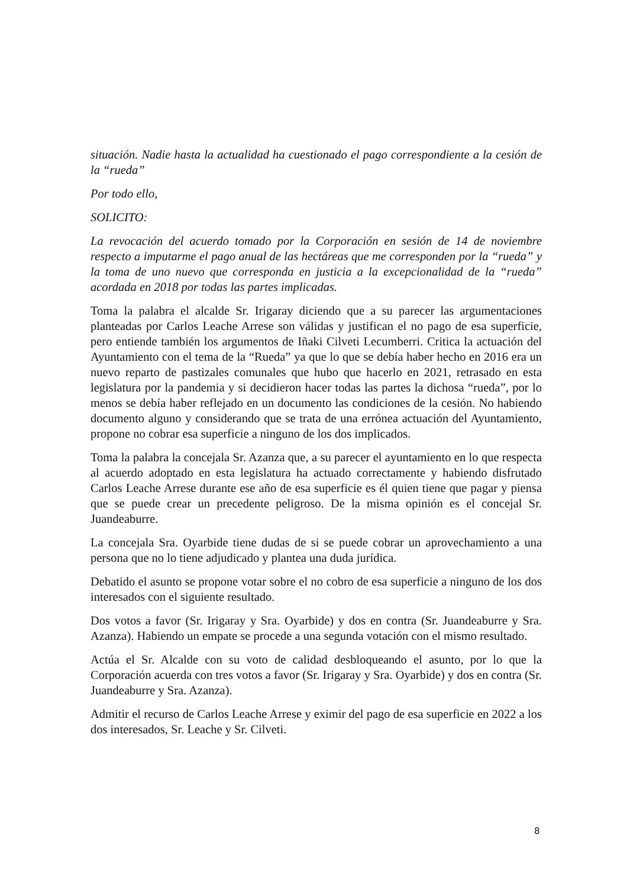situación. Nadie hasta la actualidad ha cuestionado el pago correspondiente a la cesión de la “rueda”
Por todo ello,
SOLICITO:
La revocación del acuerdo tomado por la Corporación en sesión de 14 de noviembre respecto a imputarme el pago anual de las hectáreas que me corresponden por la “rueda” y la toma de uno nuevo que corresponda en justicia a la excepcionalidad de la “rueda” acordada en 2018 por todas las partes implicadas.
Toma la palabra el alcalde Sr. Irigaray diciendo que a su parecer las argumentaciones planteadas por Carlos Leache Arrese son válidas y justifican el no pago de esa superficie, pero entiende también los argumentos de Iñaki Cilveti Lecumberri. Critica la actuación del Ayuntamiento con el tema de la “Rueda” ya que lo que se debía haber hecho en 2016 era un nuevo reparto de pastizales comunales que hubo que hacerlo en 2021, retrasado en esta legislatura por la pandemia y si decidieron hacer todas las partes la dichosa “rueda”, por lo menos se debía haber reflejado en un documento las condiciones de la cesión. No habiendo documento alguno y considerando que se trata de una errónea actuación del Ayuntamiento, propone no cobrar esa superficie a ninguno de los dos implicados.
Toma la palabra la concejala Sr. Azanza que, a su parecer el ayuntamiento en lo que respecta al acuerdo adoptado en esta legislatura ha actuado correctamente y habiendo disfrutado Carlos Leache Arrese durante ese año de esa superficie es él quien tiene que pagar y piensa que se puede crear un precedente peligroso. De la misma opinión es el concejal Sr. Juandeaburre.
La concejala Sra. Oyarbide tiene dudas de si se puede cobrar un aprovechamiento a una persona que no lo tiene adjudicado y plantea una duda jurídica.
Debatido el asunto se propone votar sobre el no cobro de esa superficie a ninguno de los dos interesados con el siguiente resultado.
Dos votos a favor (Sr. Irigaray y Sra. Oyarbide) y dos en contra (Sr. Juandeaburre y Sra. Azanza). Habiendo un empate se procede a una segunda votación con el mismo resultado.
Actúa el Sr. Alcalde con su voto de calidad desbloqueando el asunto, por lo que la Corporación acuerda con tres votos a favor (Sr. Irigaray y Sra. Oyarbide) y dos en contra (Sr. Juandeaburre y Sra. Azanza).
Admitir el recurso de Carlos Leache Arrese y eximir del pago de esa superficie en 2022 a los dos interesados, Sr. Leache y Sr. Cilveti.
8